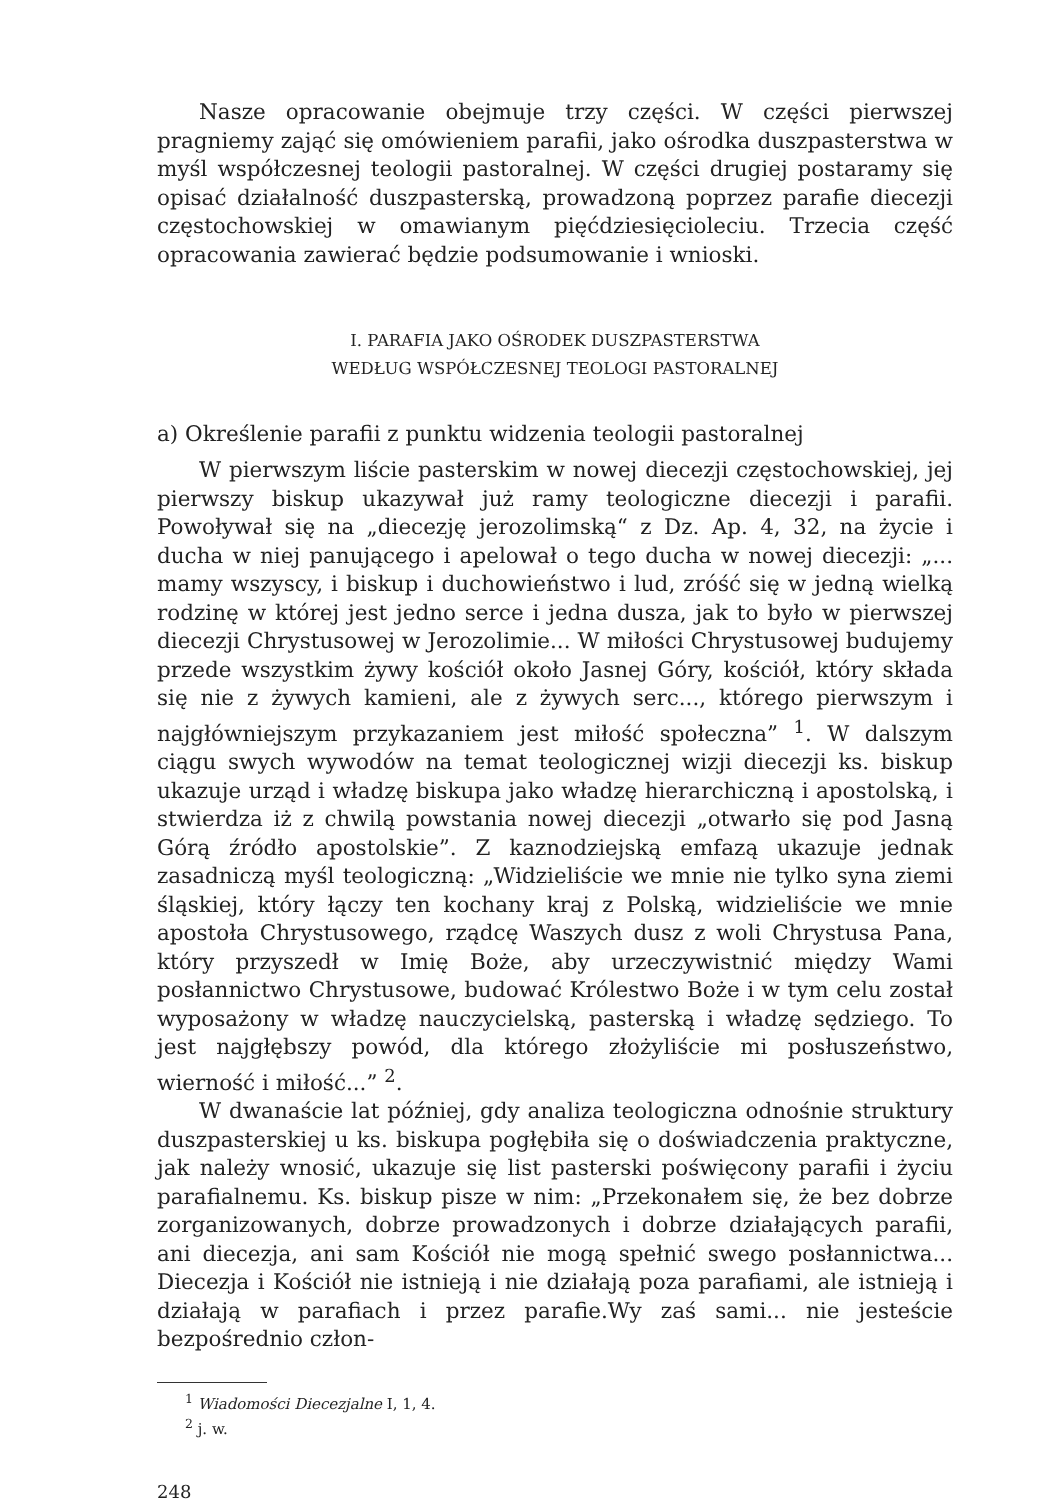Nasze opracowanie obejmuje trzy części. W części pierwszej pragniemy zająć się omówieniem parafii, jako ośrodka duszpasterstwa w myśl współczesnej teologii pastoralnej. W części drugiej postaramy się opisać działalność duszpasterską, prowadzoną poprzez parafie diecezji częstochowskiej w omawianym pięćdziesięcioleciu. Trzecia część opracowania zawierać będzie podsumowanie i wnioski.
I. PARAFIA JAKO OŚRODEK DUSZPASTERSTWA
WEDŁUG WSPÓŁCZESNEJ TEOLOGI PASTORALNEJ
a) Określenie parafii z punktu widzenia teologii pastoralnej
W pierwszym liście pasterskim w nowej diecezji częstochowskiej, jej pierwszy biskup ukazywał już ramy teologiczne diecezji i parafii. Powoływał się na „diecezję jerozolimską“ z Dz. Ap. 4, 32, na życie i ducha w niej panującego i apelował o tego ducha w nowej diecezji: „... mamy wszyscy, i biskup i duchowieństwo i lud, zróść się w jedną wielką rodzinę w której jest jedno serce i jedna dusza, jak to było w pierwszej diecezji Chrystusowej w Jerozolimie... W miłości Chrystusowej budujemy przede wszystkim żywy kościół około Jasnej Góry, kościół, który składa się nie z żywych kamieni, ale z żywych serc..., którego pierwszym i najgłówniejszym przykazaniem jest miłość społeczna” <sup>1</sup>. W dalszym ciągu swych wywodów na temat teologicznej wizji diecezji ks. biskup ukazuje urząd i władzę biskupa jako władzę hierarchiczną i apostolską, i stwierdza iż z chwilą powstania nowej diecezji „otwarło się pod Jasną Górą źródło apostolskie”. Z kaznodziejską emfazą ukazuje jednak zasadniczą myśl teologiczną: „Widzieliście we mnie nie tylko syna ziemi śląskiej, który łączy ten kochany kraj z Polską, widzieliście we mnie apostoła Chrystusowego, rządcę Waszych dusz z woli Chrystusa Pana, który przyszedł w Imię Boże, aby urzeczywistnić między Wami posłannictwo Chrystusowe, budować Królestwo Boże i w tym celu został wyposażony w władzę nauczycielską, pasterską i władzę sędziego. To jest najgłębszy powód, dla którego złożyliście mi posłuszeństwo, wierność i miłość...” <sup>2</sup>.
W dwanaście lat później, gdy analiza teologiczna odnośnie struktury duszpasterskiej u ks. biskupa pogłębiła się o doświadczenia praktyczne, jak należy wnosić, ukazuje się list pasterski poświęcony parafii i życiu parafialnemu. Ks. biskup pisze w nim: „Przekonałem się, że bez dobrze zorganizowanych, dobrze prowadzonych i dobrze działających parafii, ani diecezja, ani sam Kościół nie mogą spełnić swego posłannictwa... Diecezja i Kościół nie istnieją i nie działają poza parafiami, ale istnieją i działają w parafiach i przez parafie.Wy zaś sami... nie jesteście bezpośrednio człon-
<sup>1</sup> Wiadomości Diecezjalne I, 1, 4.
<sup>2</sup> j. w.
248